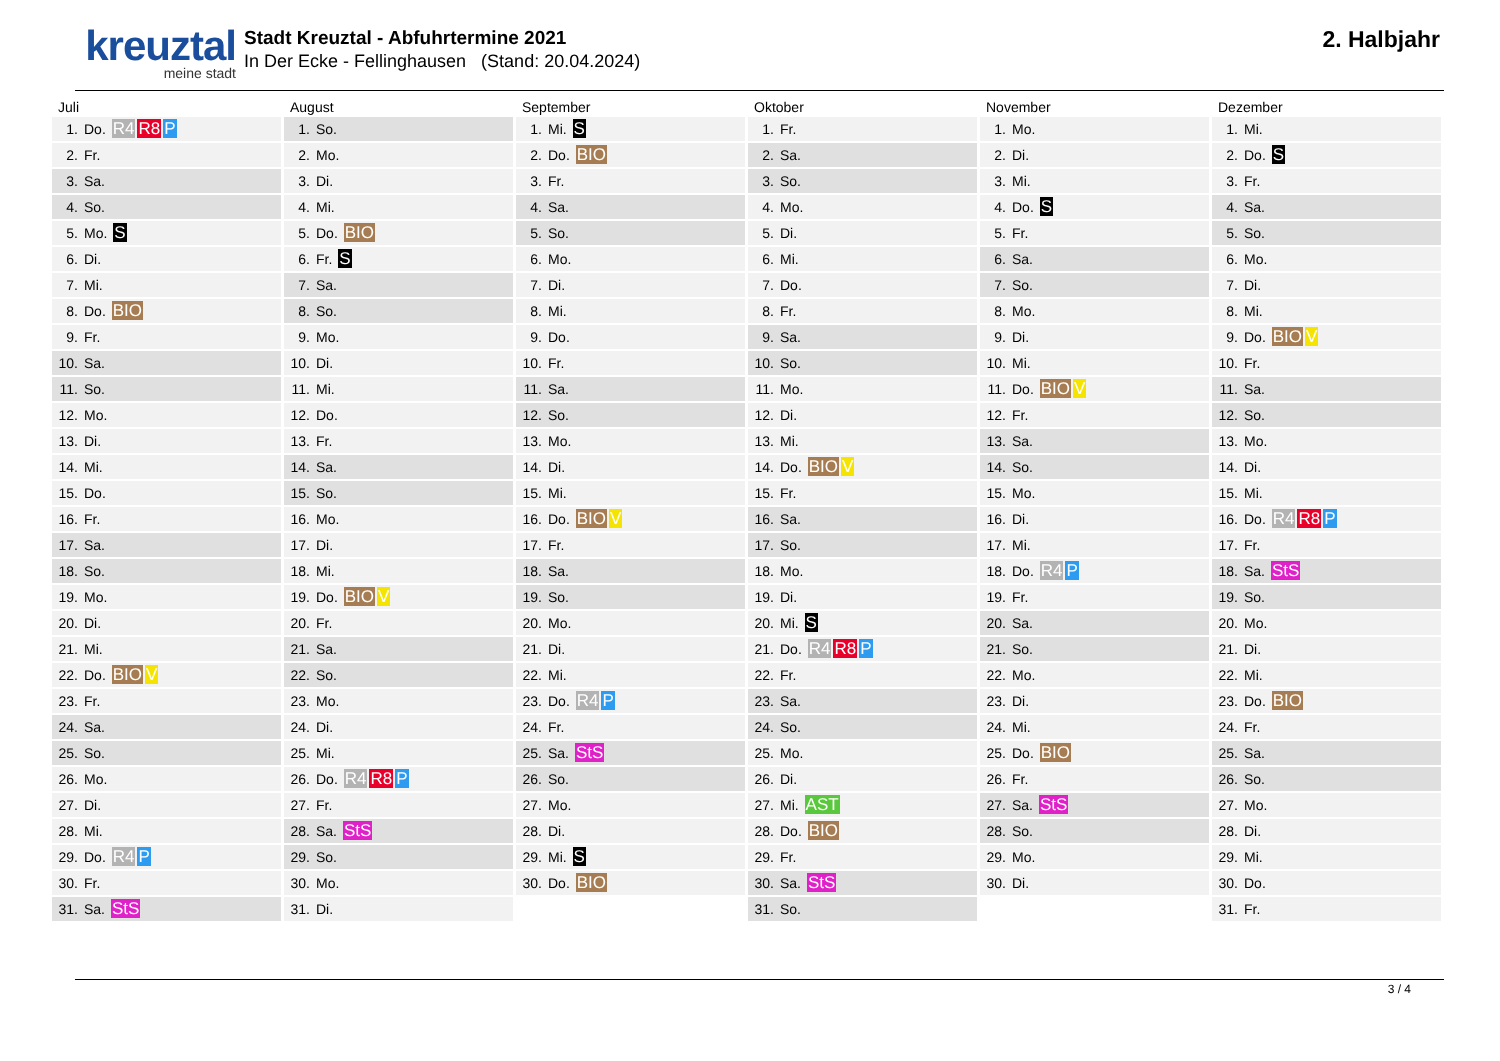kreuztal
meine stadt
Stadt Kreuztal - Abfuhrtermine 2021
In Der Ecke - Fellinghausen (Stand: 20.04.2024)
2. Halbjahr
| Juli | August | September | Oktober | November | Dezember |
| --- | --- | --- | --- | --- | --- |
| 1. Do. R4 R8 P | 1. So. | 1. Mi. S | 1. Fr. | 1. Mo. | 1. Mi. |
| 2. Fr. | 2. Mo. | 2. Do. BIO | 2. Sa. | 2. Di. | 2. Do. S |
| 3. Sa. | 3. Di. | 3. Fr. | 3. So. | 3. Mi. | 3. Fr. |
| 4. So. | 4. Mi. | 4. Sa. | 4. Mo. | 4. Do. S | 4. Sa. |
| 5. Mo. S | 5. Do. BIO | 5. So. | 5. Di. | 5. Fr. | 5. So. |
| 6. Di. | 6. Fr. S | 6. Mo. | 6. Mi. | 6. Sa. | 6. Mo. |
| 7. Mi. | 7. Sa. | 7. Di. | 7. Do. | 7. So. | 7. Di. |
| 8. Do. BIO | 8. So. | 8. Mi. | 8. Fr. | 8. Mo. | 8. Mi. |
| 9. Fr. | 9. Mo. | 9. Do. | 9. Sa. | 9. Di. | 9. Do. BIO V |
| 10. Sa. | 10. Di. | 10. Fr. | 10. So. | 10. Mi. | 10. Fr. |
| 11. So. | 11. Mi. | 11. Sa. | 11. Mo. | 11. Do. BIO V | 11. Sa. |
| 12. Mo. | 12. Do. | 12. So. | 12. Di. | 12. Fr. | 12. So. |
| 13. Di. | 13. Fr. | 13. Mo. | 13. Mi. | 13. Sa. | 13. Mo. |
| 14. Mi. | 14. Sa. | 14. Di. | 14. Do. BIO V | 14. So. | 14. Di. |
| 15. Do. | 15. So. | 15. Mi. | 15. Fr. | 15. Mo. | 15. Mi. |
| 16. Fr. | 16. Mo. | 16. Do. BIO V | 16. Sa. | 16. Di. | 16. Do. R4 R8 P |
| 17. Sa. | 17. Di. | 17. Fr. | 17. So. | 17. Mi. | 17. Fr. |
| 18. So. | 18. Mi. | 18. Sa. | 18. Mo. | 18. Do. R4 P | 18. Sa. StS |
| 19. Mo. | 19. Do. BIO V | 19. So. | 19. Di. | 19. Fr. | 19. So. |
| 20. Di. | 20. Fr. | 20. Mo. | 20. Mi. S | 20. Sa. | 20. Mo. |
| 21. Mi. | 21. Sa. | 21. Di. | 21. Do. R4 R8 P | 21. So. | 21. Di. |
| 22. Do. BIO V | 22. So. | 22. Mi. | 22. Fr. | 22. Mo. | 22. Mi. |
| 23. Fr. | 23. Mo. | 23. Do. R4 P | 23. Sa. | 23. Di. | 23. Do. BIO |
| 24. Sa. | 24. Di. | 24. Fr. | 24. So. | 24. Mi. | 24. Fr. |
| 25. So. | 25. Mi. | 25. Sa. StS | 25. Mo. | 25. Do. BIO | 25. Sa. |
| 26. Mo. | 26. Do. R4 R8 P | 26. So. | 26. Di. | 26. Fr. | 26. So. |
| 27. Di. | 27. Fr. | 27. Mo. | 27. Mi. AST | 27. Sa. StS | 27. Mo. |
| 28. Mi. | 28. Sa. StS | 28. Di. | 28. Do. BIO | 28. So. | 28. Di. |
| 29. Do. R4 P | 29. So. | 29. Mi. S | 29. Fr. | 29. Mo. | 29. Mi. |
| 30. Fr. | 30. Mo. | 30. Do. BIO | 30. Sa. StS | 30. Di. | 30. Do. |
| 31. Sa. StS | 31. Di. | | 31. So. | | 31. Fr. |
3 / 4